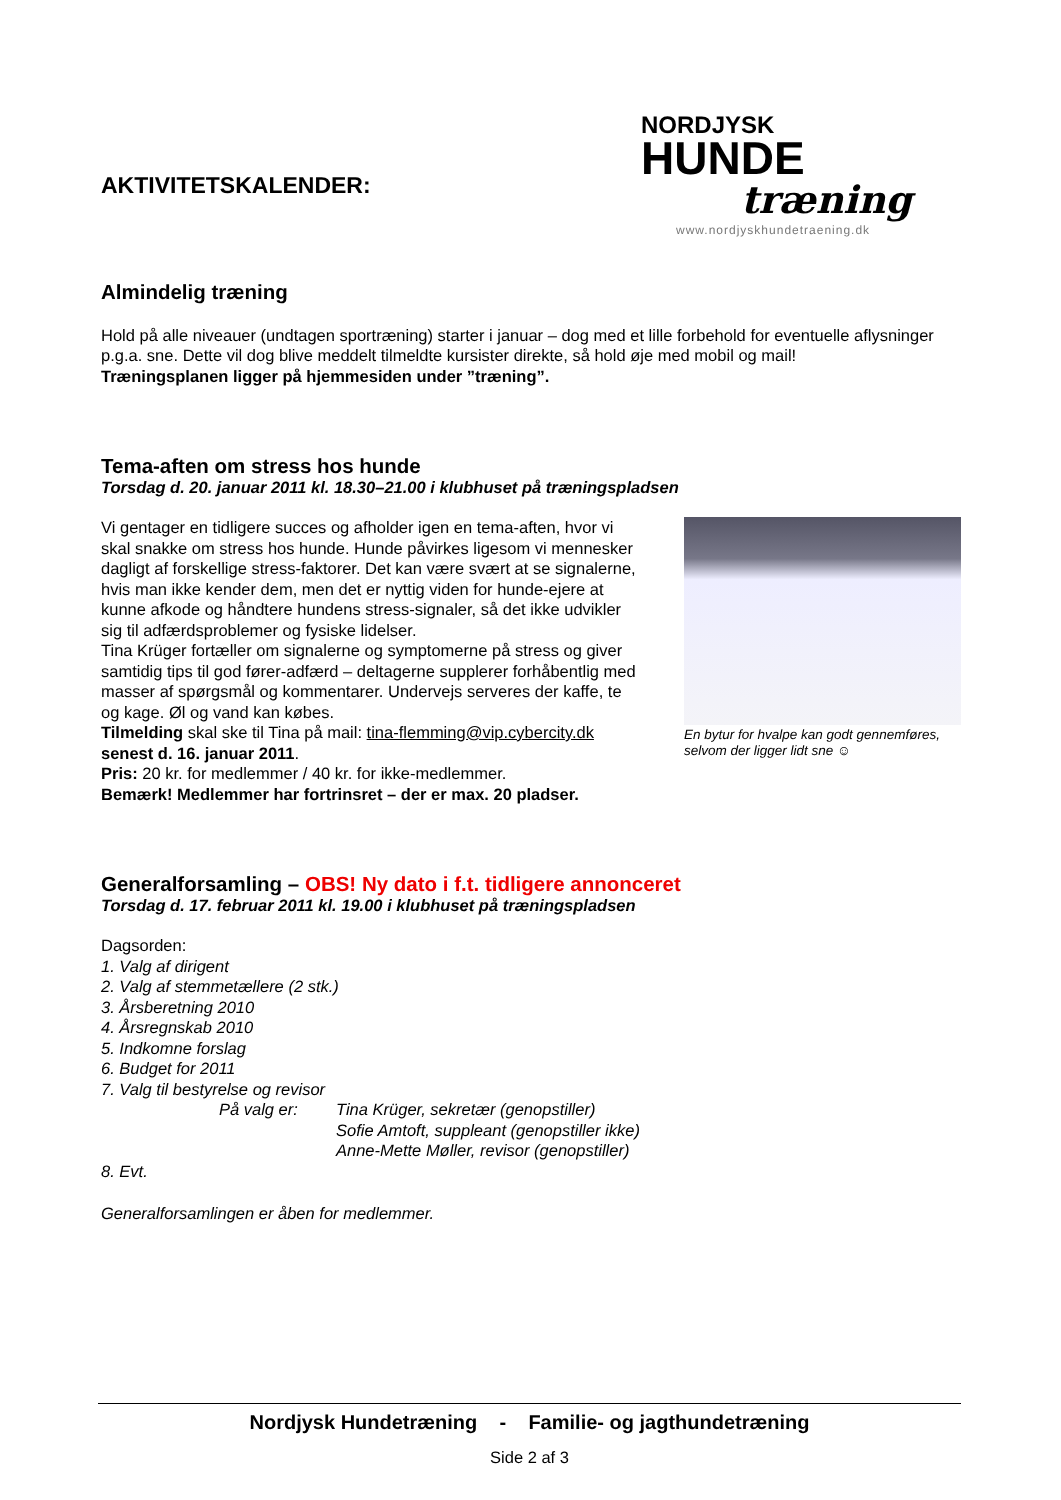AKTIVITETSKALENDER:
NORDJYSK
HUNDE
træning
www.nordjyskhundetraening.dk
Almindelig træning
Hold på alle niveauer (undtagen sportræning) starter i januar – dog med et lille forbehold for eventuelle aflysninger p.g.a. sne. Dette vil dog blive meddelt tilmeldte kursister direkte, så hold øje med mobil og mail!
Træningsplanen ligger på hjemmesiden under ”træning”.
Tema-aften om stress hos hunde
Torsdag d. 20. januar 2011 kl. 18.30–21.00 i klubhuset på træningspladsen
Vi gentager en tidligere succes og afholder igen en tema-aften, hvor vi skal snakke om stress hos hunde. Hunde påvirkes ligesom vi mennesker dagligt af forskellige stress-faktorer. Det kan være svært at se signalerne, hvis man ikke kender dem, men det er nyttig viden for hunde-ejere at kunne afkode og håndtere hundens stress-signaler, så det ikke udvikler sig til adfærdsproblemer og fysiske lidelser.
Tina Krüger fortæller om signalerne og symptomerne på stress og giver samtidig tips til god fører-adfærd – deltagerne supplerer forhåbentlig med masser af spørgsmål og kommentarer. Undervejs serveres der kaffe, te og kage. Øl og vand kan købes.
Tilmelding skal ske til Tina på mail: tina-flemming@vip.cybercity.dk senest d. 16. januar 2011.
Pris: 20 kr. for medlemmer / 40 kr. for ikke-medlemmer.
Bemærk! Medlemmer har fortrinsret – der er max. 20 pladser.
En bytur for hvalpe kan godt gennemføres, selvom der ligger lidt sne ☺
Generalforsamling – OBS! Ny dato i f.t. tidligere annonceret
Torsdag d. 17. februar 2011 kl. 19.00 i klubhuset på træningspladsen
Dagsorden:
1. Valg af dirigent
2. Valg af stemmetællere (2 stk.)
3. Årsberetning 2010
4. Årsregnskab 2010
5. Indkomne forslag
6. Budget for 2011
7. Valg til bestyrelse og revisor
På valg er: Tina Krüger, sekretær (genopstiller)
Sofie Amtoft, suppleant (genopstiller ikke)
Anne-Mette Møller, revisor (genopstiller)
8. Evt.
Generalforsamlingen er åben for medlemmer.
Nordjysk Hundetræning - Familie- og jagthundetræning
Side 2 af 3